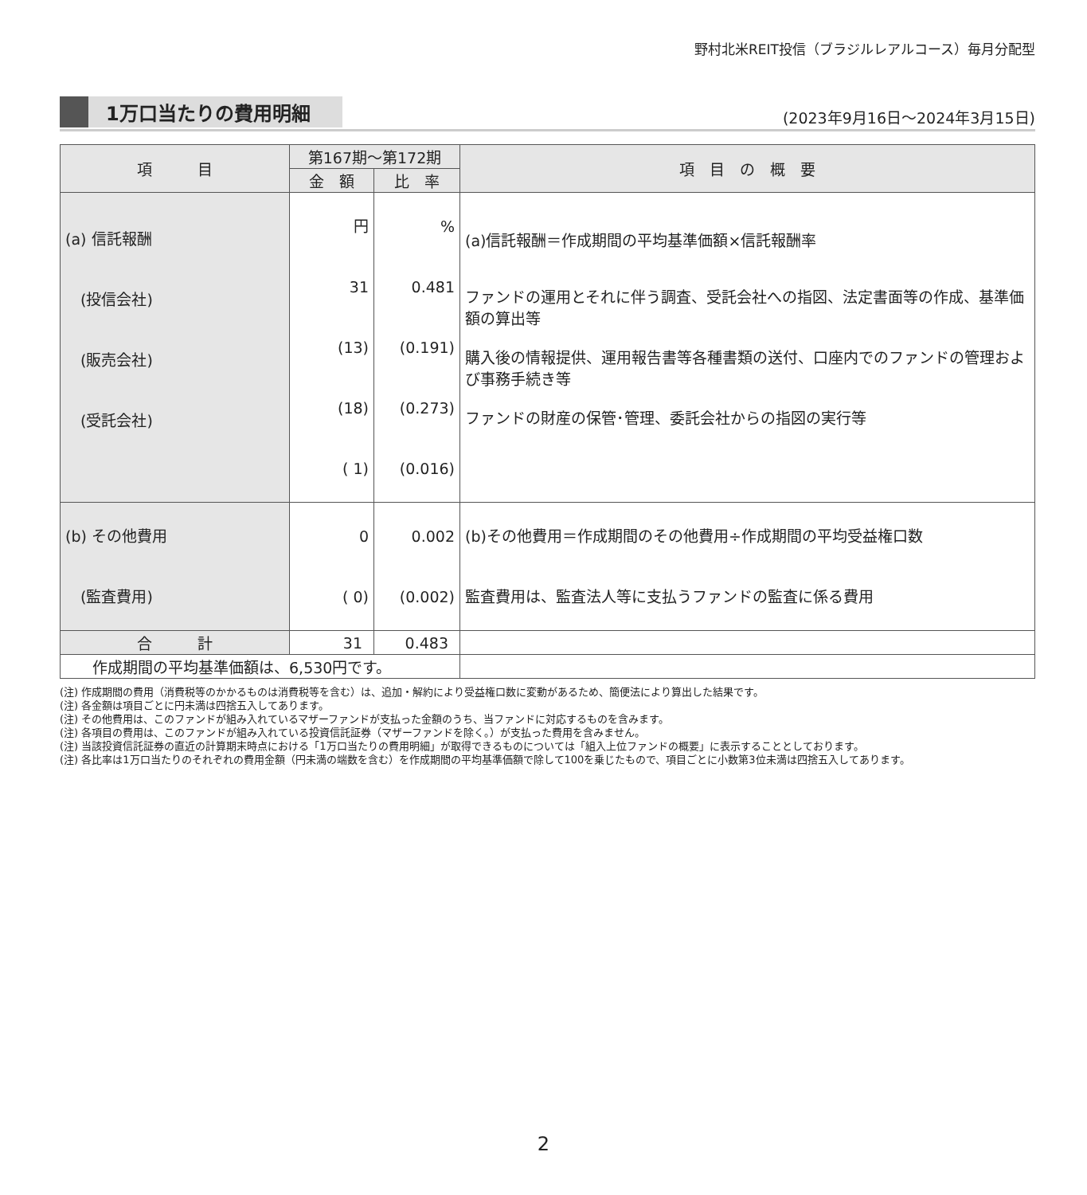野村北米REIT投信（ブラジルレアルコース）毎月分配型
1万口当たりの費用明細
(2023年9月16日～2024年3月15日)
| 項 目 | 第167期～第172期 | | 項 目 の 概 要 |
| --- | --- | --- | --- |
| | 金 額 | 比 率 | |
| (a) 信託報酬 (投信会社) (販売会社) (受託会社) | 円 31 (13) (18) ( 1) | % 0.481 (0.191) (0.273) (0.016) | (a)信託報酬＝作成期間の平均基準価額×信託報酬率 ファンドの運用とそれに伴う調査、受託会社への指図、法定書面等の作成、基準価額の算出等 購入後の情報提供、運用報告書等各種書類の送付、口座内でのファンドの管理および事務手続き等 ファンドの財産の保管･管理、委託会社からの指図の実行等 |
| (b) その他費用 (監査費用) | 0 ( 0) | 0.002 (0.002) | (b)その他費用＝作成期間のその他費用÷作成期間の平均受益権口数 監査費用は、監査法人等に支払うファンドの監査に係る費用 |
| 合 計 | 31 | 0.483 | |
| 作成期間の平均基準価額は、6,530円です。 | | | |
(注) 作成期間の費用（消費税等のかかるものは消費税等を含む）は、追加・解約により受益権口数に変動があるため、簡便法により算出した結果です。
(注) 各金額は項目ごとに円未満は四捨五入してあります。
(注) その他費用は、このファンドが組み入れているマザーファンドが支払った金額のうち、当ファンドに対応するものを含みます。
(注) 各項目の費用は、このファンドが組み入れている投資信託証券（マザーファンドを除く。）が支払った費用を含みません。
(注) 当該投資信託証券の直近の計算期末時点における「1万口当たりの費用明細」が取得できるものについては「組入上位ファンドの概要」に表示することとしております。
(注) 各比率は1万口当たりのそれぞれの費用金額（円未満の端数を含む）を作成期間の平均基準価額で除して100を乗じたもので、項目ごとに小数第3位未満は四捨五入してあります。
2